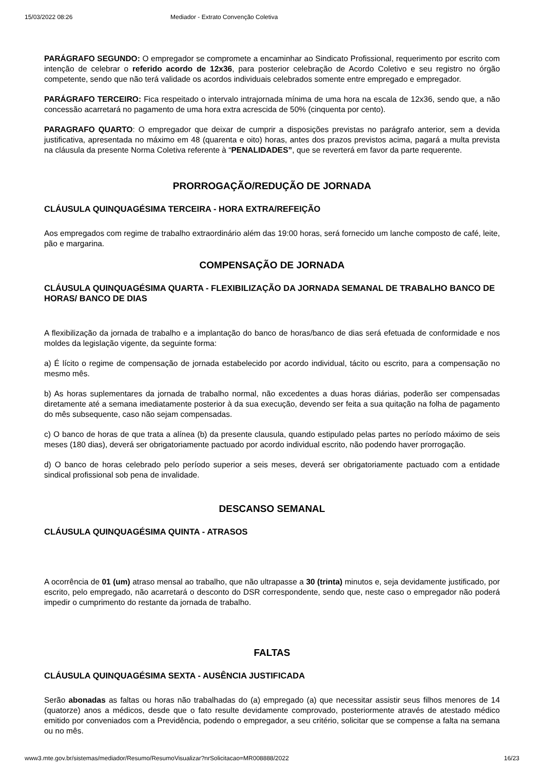15/03/2022 08:26 Mediador - Extrato Convenção Coletiva
PARÁGRAFO SEGUNDO: O empregador se compromete a encaminhar ao Sindicato Profissional, requerimento por escrito com intenção de celebrar o referido acordo de 12x36, para posterior celebração de Acordo Coletivo e seu registro no órgão competente, sendo que não terá validade os acordos individuais celebrados somente entre empregado e empregador.
PARÁGRAFO TERCEIRO: Fica respeitado o intervalo intrajornada mínima de uma hora na escala de 12x36, sendo que, a não concessão acarretará no pagamento de uma hora extra acrescida de 50% (cinquenta por cento).
PARAGRAFO QUARTO: O empregador que deixar de cumprir a disposições previstas no parágrafo anterior, sem a devida justificativa, apresentada no máximo em 48 (quarenta e oito) horas, antes dos prazos previstos acima, pagará a multa prevista na cláusula da presente Norma Coletiva referente à “PENALIDADES”, que se reverterá em favor da parte requerente.
PRORROGAÇÃO/REDUÇÃO DE JORNADA
CLÁUSULA QUINQUAGÉSIMA TERCEIRA - HORA EXTRA/REFEIÇÃO
Aos empregados com regime de trabalho extraordinário além das 19:00 horas, será fornecido um lanche composto de café, leite, pão e margarina.
COMPENSAÇÃO DE JORNADA
CLÁUSULA QUINQUAGÉSIMA QUARTA - FLEXIBILIZAÇÃO DA JORNADA SEMANAL DE TRABALHO BANCO DE HORAS/ BANCO DE DIAS
A flexibilização da jornada de trabalho e a implantação do banco de horas/banco de dias será efetuada de conformidade e nos moldes da legislação vigente, da seguinte forma:
a) É lícito o regime de compensação de jornada estabelecido por acordo individual, tácito ou escrito, para a compensação no mesmo mês.
b) As horas suplementares da jornada de trabalho normal, não excedentes a duas horas diárias, poderão ser compensadas diretamente até a semana imediatamente posterior à da sua execução, devendo ser feita a sua quitação na folha de pagamento do mês subsequente, caso não sejam compensadas.
c) O banco de horas de que trata a alínea (b) da presente clausula, quando estipulado pelas partes no período máximo de seis meses (180 dias), deverá ser obrigatoriamente pactuado por acordo individual escrito, não podendo haver prorrogação.
d) O banco de horas celebrado pelo período superior a seis meses, deverá ser obrigatoriamente pactuado com a entidade sindical profissional sob pena de invalidade.
DESCANSO SEMANAL
CLÁUSULA QUINQUAGÉSIMA QUINTA - ATRASOS
A ocorrência de 01 (um) atraso mensal ao trabalho, que não ultrapasse a 30 (trinta) minutos e, seja devidamente justificado, por escrito, pelo empregado, não acarretará o desconto do DSR correspondente, sendo que, neste caso o empregador não poderá impedir o cumprimento do restante da jornada de trabalho.
FALTAS
CLÁUSULA QUINQUAGÉSIMA SEXTA - AUSÊNCIA JUSTIFICADA
Serão abonadas as faltas ou horas não trabalhadas do (a) empregado (a) que necessitar assistir seus filhos menores de 14 (quatorze) anos a médicos, desde que o fato resulte devidamente comprovado, posteriormente através de atestado médico emitido por conveniados com a Previdência, podendo o empregador, a seu critério, solicitar que se compense a falta na semana ou no mês.
www3.mte.gov.br/sistemas/mediador/Resumo/ResumoVisualizar?nrSolicitacao=MR008888/2022 16/23